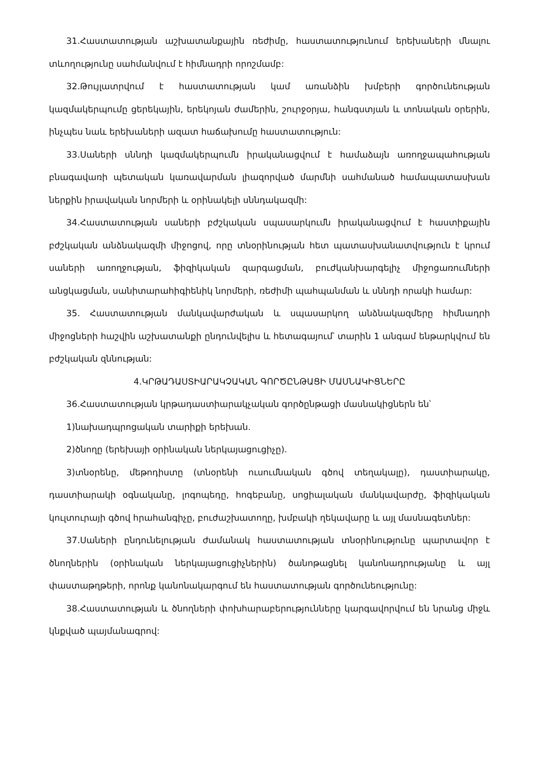31.Հաստատության աշխատանքային ռեժիմը, հաստատությունում երեխաների մնալու տևողությունը սահմանվում է հիմնադրի որոշմամբ:
32.Թույլատրվում է հաստատության կամ առանձին խմբերի գործունեության կազմակերպումը ցերեկային, երեկոյան ժամերին, շուրջօրյա, հանգստյան և տոնական օրերին, ինչպես նաև երեխաների ազատ հաճախումը հաստատություն:
33.Սաների սննդի կազմակերպումն իրականացվում է համաձայն առողջապահության բնագավառի պետական կառավարման լիազորված մարմնի սահմանած համապատասխան ներքին իրավական նորմերի և օրինակելի սննդակազմի:
34.Հաստատության սաների բժշկական սպասարկումն իրականացվում է հաստիքային բժշկական անձնակազմի միջոցով, որը տնօրինության հետ պատասխանատվություն է կրում սաների առողջության, ֆիզիկական զարգացման, բուժկանխարգելիչ միջոցառումների անցկացման, սանիտարահիգիենիկ նորմերի, ռեժիմի պահպանման և սննդի որակի համար:
35. Հաստատության մանկավարժական և սպասարկող անձնակազմերը հիմնադրի միջոցների հաշվին աշխատանքի ընդունվելիս և հետագայում՝ տարին 1 անգամ ենթարկվում են բժշկական զննության:
4.ԿՐԹԱԴԱՍՏԻԱՐԱԿՉԱԿԱՆ ԳՈՐԾԸՆԹԱՑԻ ՄԱՍՆԱԿԻՑՆԵՐԸ
36.Հաստատության կրթադաստիարակչական գործընթացի մասնակիցներն են՝
1)նախադպրոցական տարիքի երեխան.
2)ծնողը (երեխայի օրինական ներկայացուցիչը).
3)տնօրենը, մեթոդիստը (տնօրենի ուսումնական գծով տեղակալը), դաստիարակը, դաստիարակի օգնականը, լոգոպեդը, հոգեբանը, սոցիալական մանկավարժը, ֆիզիկական կուլտուրայի գծով հրահանգիչը, բուժաշխատողը, խմբակի ղեկավարը և այլ մասնագետներ:
37.Սաների ընդունելության ժամանակ հաստատության տնօրինությունը պարտավոր է ծնողներին (օրինական ներկայացուցիչներին) ծանոթացնել կանոնադրությանը և այլ փաստաթղթերի, որոնք կանոնակարգում են հաստատության գործունեությունը:
38.Հաստատության և ծնողների փոխհարաբերությունները կարգավորվում են նրանց միջև կնքված պայմանագրով: